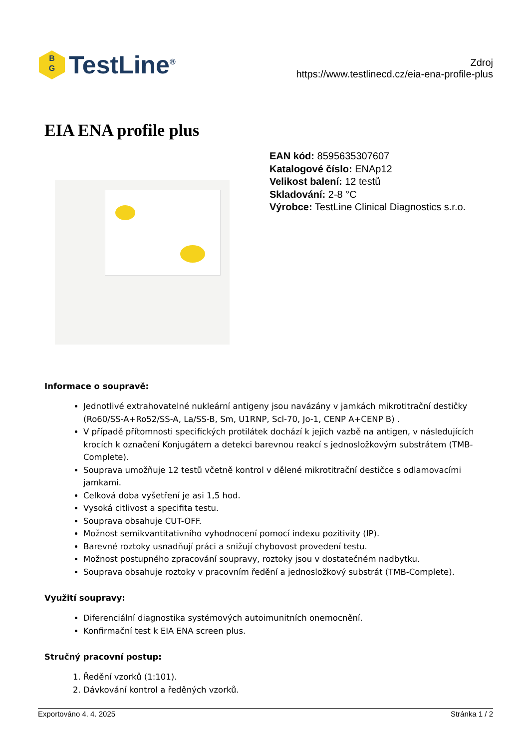B
G
TestLine<sup>®</sup>
Zdroj
https://www.testlinecd.cz/eia-ena-profile-plus
EIA ENA profile plus
EAN kód: 8595635307607
Katalogové číslo: ENAp12
Velikost balení: 12 testů
Skladování: 2-8 °C
Výrobce: TestLine Clinical Diagnostics s.r.o.
Informace o soupravě:
Jednotlivé extrahovatelné nukleární antigeny jsou navázány v jamkách mikrotitrační destičky (Ro60/SS-A+Ro52/SS-A, La/SS-B, Sm, U1RNP, Scl-70, Jo-1, CENP A+CENP B) .
V případě přítomnosti specifických protilátek dochází k jejich vazbě na antigen, v následujících krocích k označení Konjugátem a detekci barevnou reakcí s jednosložkovým substrátem (TMB-Complete).
Souprava umožňuje 12 testů včetně kontrol v dělené mikrotitrační destičce s odlamovacími jamkami.
Celková doba vyšetření je asi 1,5 hod.
Vysoká citlivost a specifita testu.
Souprava obsahuje CUT-OFF.
Možnost semikvantitativního vyhodnocení pomocí indexu pozitivity (IP).
Barevné roztoky usnadňují práci a snižují chybovost provedení testu.
Možnost postupného zpracování soupravy, roztoky jsou v dostatečném nadbytku.
Souprava obsahuje roztoky v pracovním ředění a jednosložkový substrát (TMB-Complete).
Využití soupravy:
Diferenciální diagnostika systémových autoimunitních onemocnění.
Konfirmační test k EIA ENA screen plus.
Stručný pracovní postup:
1. Ředění vzorků (1:101).
2. Dávkování kontrol a ředěných vzorků.
Exportováno 4. 4. 2025 Stránka 1 / 2